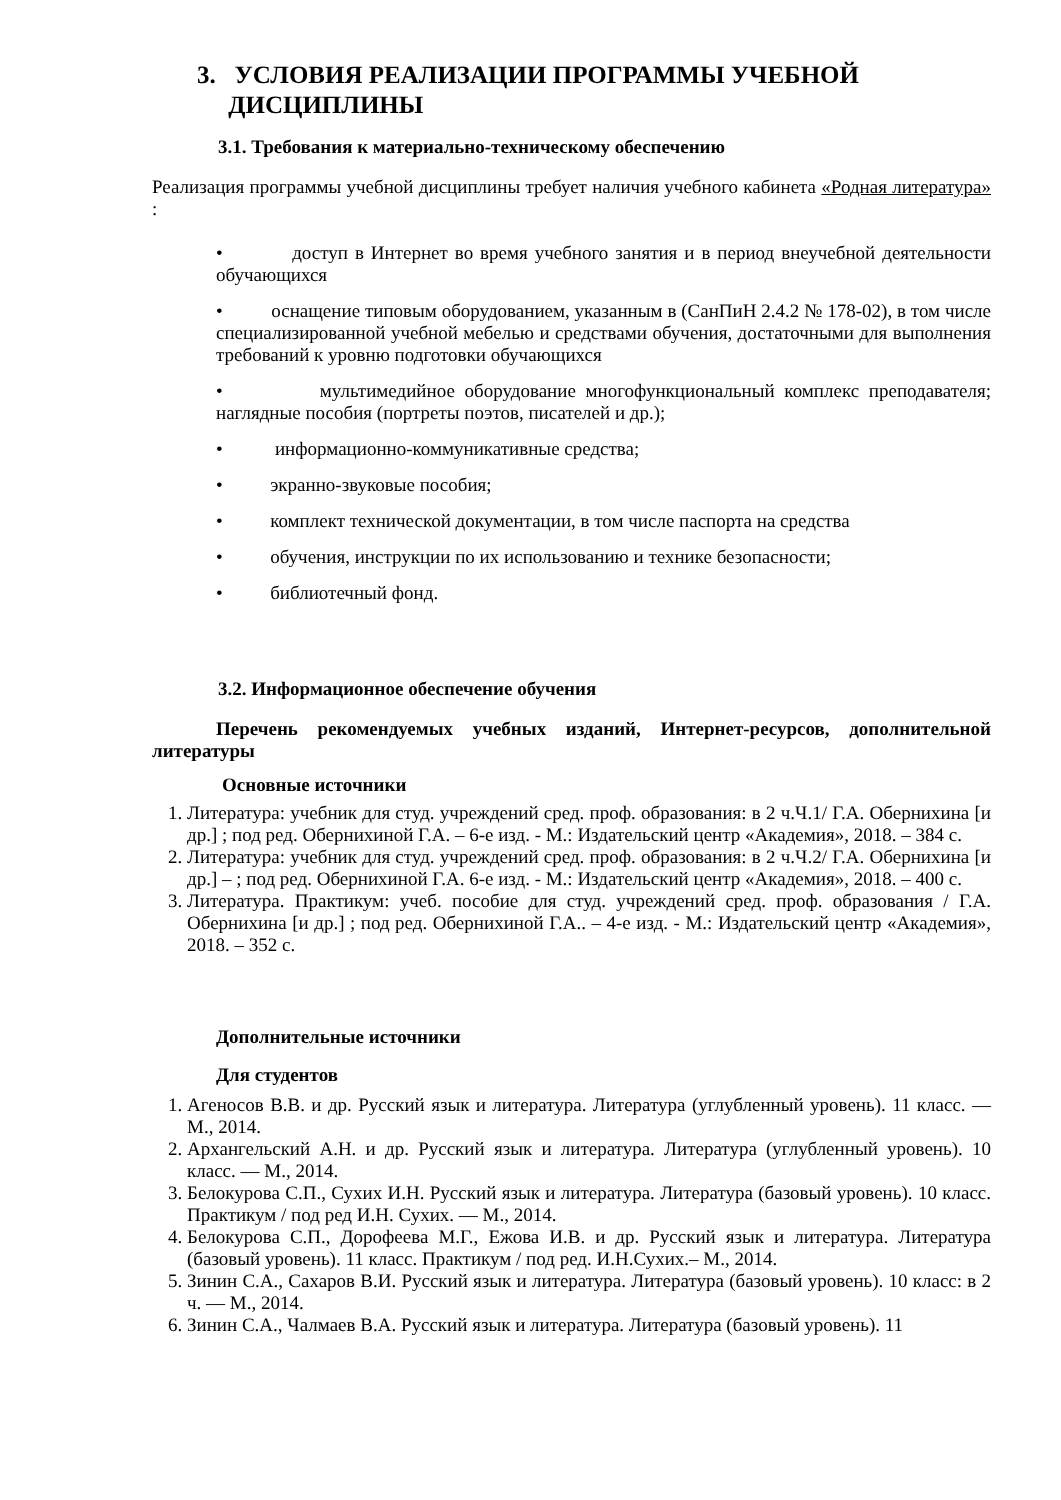3. УСЛОВИЯ РЕАЛИЗАЦИИ ПРОГРАММЫ УЧЕБНОЙ
ДИСЦИПЛИНЫ
3.1. Требования к материально-техническому обеспечению
Реализация программы учебной дисциплины требует наличия учебного кабинета «Родная литература» :
• доступ в Интернет во время учебного занятия и в период внеучебной деятельности обучающихся
• оснащение типовым оборудованием, указанным в (СанПиН 2.4.2 № 178-02), в том числе специализированной учебной мебелью и средствами обучения, достаточными для выполнения требований к уровню подготовки обучающихся
• мультимедийное оборудование многофункциональный комплекс преподавателя; наглядные пособия (портреты поэтов, писателей и др.);
• информационно-коммуникативные средства;
• экранно-звуковые пособия;
• комплект технической документации, в том числе паспорта на средства
• обучения, инструкции по их использованию и технике безопасности;
• библиотечный фонд.
3.2. Информационное обеспечение обучения
Перечень рекомендуемых учебных изданий, Интернет-ресурсов, дополнительной литературы
Основные источники
1. Литература: учебник для студ. учреждений сред. проф. образования: в 2 ч.Ч.1/ Г.А. Обернихина [и др.] ; под ред. Обернихиной Г.А. – 6-е изд. - М.: Издательский центр «Академия», 2018. – 384 с.
2. Литература: учебник для студ. учреждений сред. проф. образования: в 2 ч.Ч.2/ Г.А. Обернихина [и др.] – ; под ред. Обернихиной Г.А. 6-е изд. - М.: Издательский центр «Академия», 2018. – 400 с.
3. Литература. Практикум: учеб. пособие для студ. учреждений сред. проф. образования / Г.А. Обернихина [и др.] ; под ред. Обернихиной Г.А.. – 4-е изд. - М.: Издательский центр «Академия», 2018. – 352 с.
Дополнительные источники
Для студентов
1. Агеносов В.В. и др. Русский язык и литература. Литература (углубленный уровень). 11 класс. — М., 2014.
2. Архангельский А.Н. и др. Русский язык и литература. Литература (углубленный уровень). 10 класс. — М., 2014.
3. Белокурова С.П., Сухих И.Н. Русский язык и литература. Литература (базовый уровень). 10 класс. Практикум / под ред И.Н. Сухих. — М., 2014.
4. Белокурова С.П., Дорофеева М.Г., Ежова И.В. и др. Русский язык и литература. Литература (базовый уровень). 11 класс. Практикум / под ред. И.Н.Сухих.– М., 2014.
5. Зинин С.А., Сахаров В.И. Русский язык и литература. Литература (базовый уровень). 10 класс: в 2 ч. — М., 2014.
6. Зинин С.А., Чалмаев В.А. Русский язык и литература. Литература (базовый уровень). 11